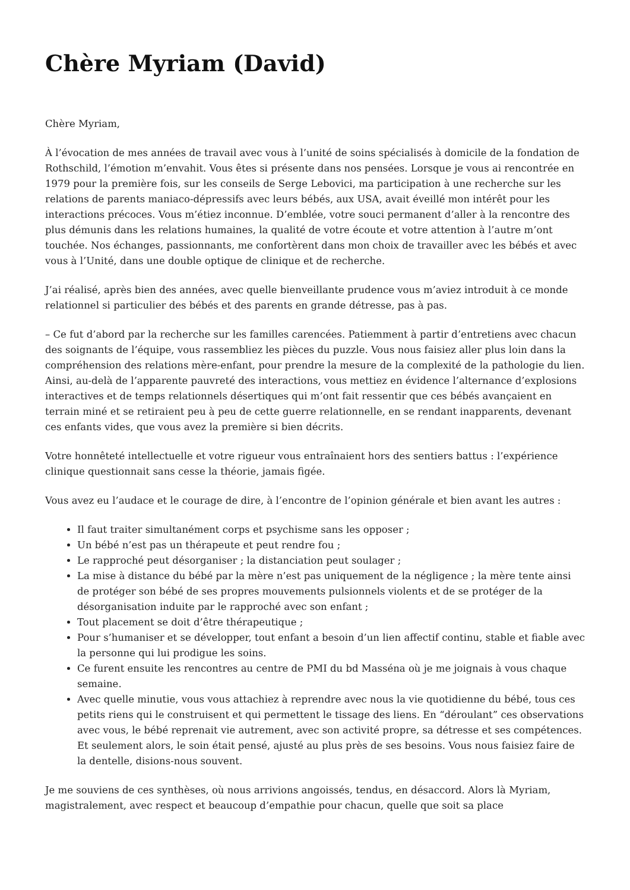Chère Myriam (David)
Chère Myriam,
À l’évocation de mes années de travail avec vous à l’unité de soins spécialisés à domicile de la fondation de Rothschild, l’émotion m’envahit. Vous êtes si présente dans nos pensées. Lorsque je vous ai rencontrée en 1979 pour la première fois, sur les conseils de Serge Lebovici, ma participation à une recherche sur les relations de parents maniaco-dépressifs avec leurs bébés, aux USA, avait éveillé mon intérêt pour les interactions précoces. Vous m’étiez inconnue. D’emblée, votre souci permanent d’aller à la rencontre des plus démunis dans les relations humaines, la qualité de votre écoute et votre attention à l’autre m’ont touchée. Nos échanges, passionnants, me confortèrent dans mon choix de travailler avec les bébés et avec vous à l’Unité, dans une double optique de clinique et de recherche.
J’ai réalisé, après bien des années, avec quelle bienveillante prudence vous m’aviez introduit à ce monde relationnel si particulier des bébés et des parents en grande détresse, pas à pas.
– Ce fut d’abord par la recherche sur les familles carencées. Patiemment à partir d’entretiens avec chacun des soignants de l’équipe, vous rassembliez les pièces du puzzle. Vous nous faisiez aller plus loin dans la compréhension des relations mère-enfant, pour prendre la mesure de la complexité de la pathologie du lien. Ainsi, au-delà de l’apparente pauvreté des interactions, vous mettiez en évidence l’alternance d’explosions interactives et de temps relationnels désertiques qui m’ont fait ressentir que ces bébés avançaient en terrain miné et se retiraient peu à peu de cette guerre relationnelle, en se rendant inapparents, devenant ces enfants vides, que vous avez la première si bien décrits.
Votre honnêteté intellectuelle et votre rigueur vous entraînaient hors des sentiers battus : l’expérience clinique questionnait sans cesse la théorie, jamais figée.
Vous avez eu l’audace et le courage de dire, à l’encontre de l’opinion générale et bien avant les autres :
Il faut traiter simultanément corps et psychisme sans les opposer ;
Un bébé n’est pas un thérapeute et peut rendre fou ;
Le rapproché peut désorganiser ; la distanciation peut soulager ;
La mise à distance du bébé par la mère n’est pas uniquement de la négligence ; la mère tente ainsi de protéger son bébé de ses propres mouvements pulsionnels violents et de se protéger de la désorganisation induite par le rapproché avec son enfant ;
Tout placement se doit d’être thérapeutique ;
Pour s’humaniser et se développer, tout enfant a besoin d’un lien affectif continu, stable et fiable avec la personne qui lui prodigue les soins.
Ce furent ensuite les rencontres au centre de PMI du bd Masséna où je me joignais à vous chaque semaine.
Avec quelle minutie, vous vous attachiez à reprendre avec nous la vie quotidienne du bébé, tous ces petits riens qui le construisent et qui permettent le tissage des liens. En “déroulant” ces observations avec vous, le bébé reprenait vie autrement, avec son activité propre, sa détresse et ses compétences. Et seulement alors, le soin était pensé, ajusté au plus près de ses besoins. Vous nous faisiez faire de la dentelle, disions-nous souvent.
Je me souviens de ces synthèses, où nous arrivions angoissés, tendus, en désaccord. Alors là Myriam, magistralement, avec respect et beaucoup d’empathie pour chacun, quelle que soit sa place